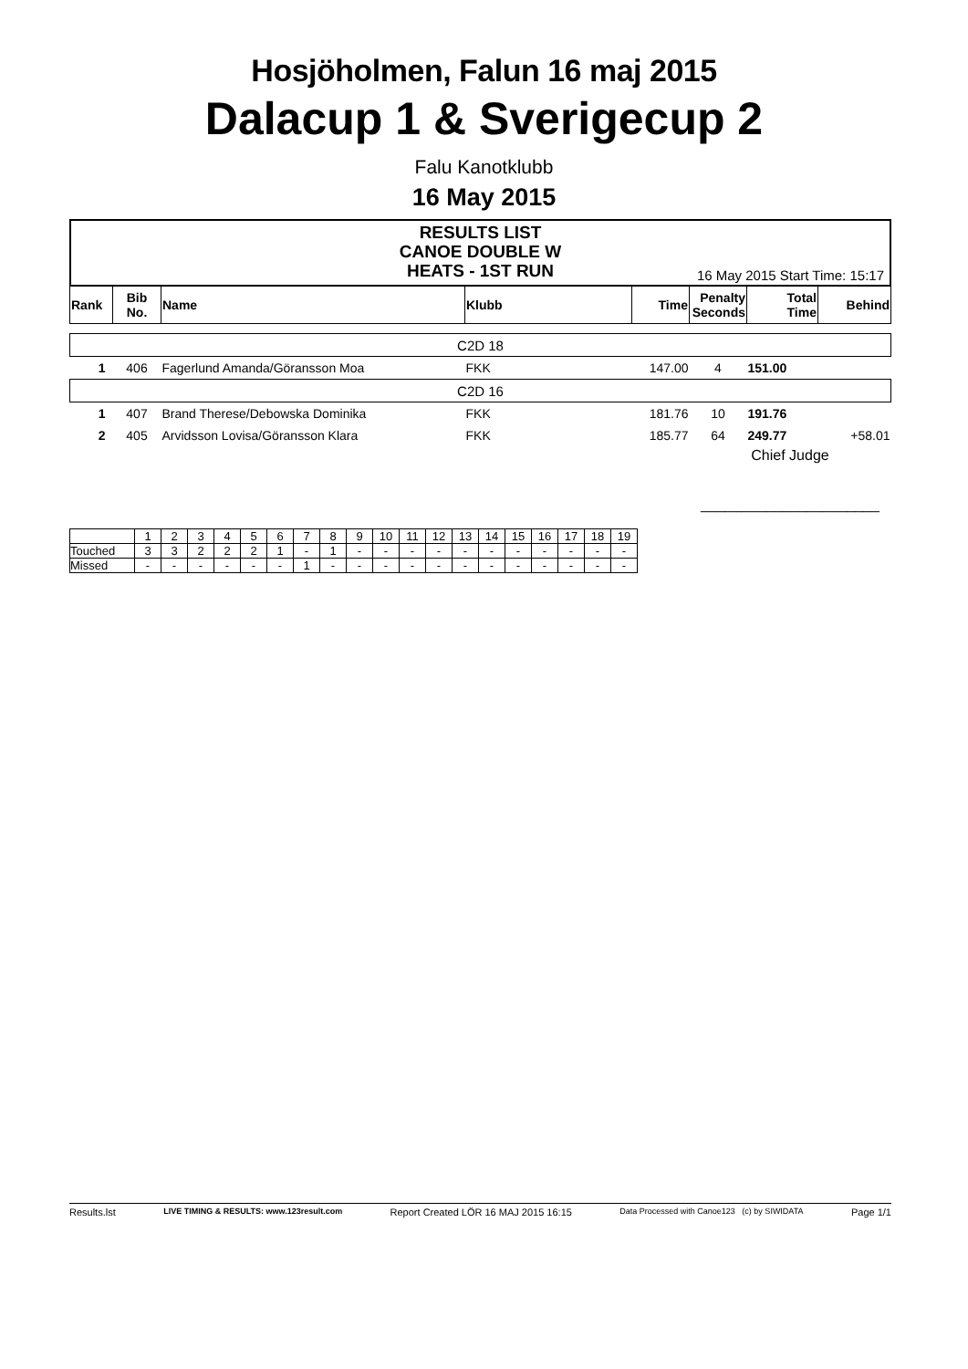Hosjöholmen, Falun 16 maj 2015
Dalacup 1 & Sverigecup 2
Falu Kanotklubb
16 May 2015
RESULTS LIST
CANOE DOUBLE W
HEATS - 1ST RUN
16 May 2015 Start Time: 15:17
| Rank | Bib No. | Name | Klubb | Time | Penalty Seconds | Total Time | Behind |
| --- | --- | --- | --- | --- | --- | --- | --- |
| C2D 18 | | | | | | | |
| 1 | 406 | Fagerlund Amanda/Göransson Moa | FKK | 147.00 | 4 | 151.00 | |
| C2D 16 | | | | | | | |
| 1 | 407 | Brand Therese/Debowska Dominika | FKK | 181.76 | 10 | 191.76 | |
| 2 | 405 | Arvidsson Lovisa/Göransson Klara | FKK | 185.77 | 64 | 249.77 | +58.01 |
| | | | | | Chief Judge ______________________ | | |
| | 1 | 2 | 3 | 4 | 5 | 6 | 7 | 8 | 9 | 10 | 11 | 12 | 13 | 14 | 15 | 16 | 17 | 18 | 19 |
| Touched | 3 | 3 | 2 | 2 | 2 | 1 | - | 1 | - | - | - | - | - | - | - | - | - | - | - |
| Missed | - | - | - | - | - | - | 1 | - | - | - | - | - | - | - | - | - | - | - | - |
Results.lst LIVE TIMING & RESULTS: www.123result.com Report Created LÖR 16 MAJ 2015 16:15 Data Processed with Canoe123 (c) by SIWIDATA Page 1/1